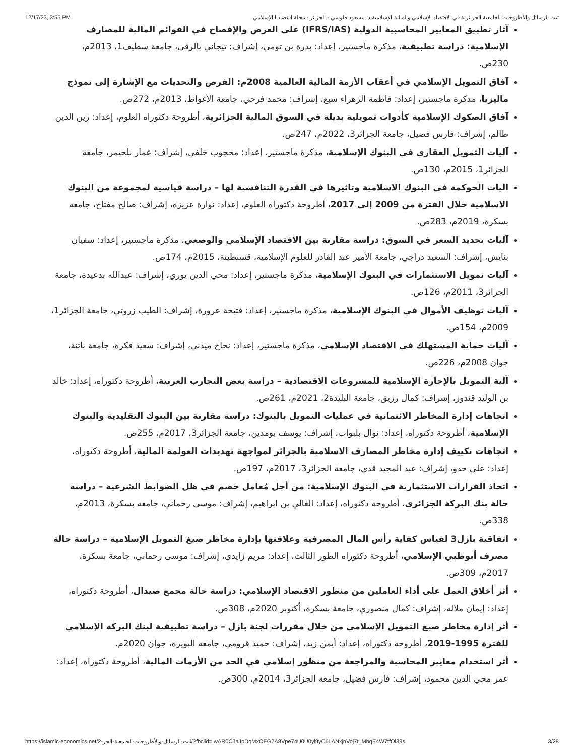12/17/23, 3:55 PM ثبت الرسائل والأطروحات الجامعية الجزائرية في الاقتصاد الإسلامي والمالية الإسلامية.د. مسعود فلوسي - الجزائر - مجلة اقتصادنا الإسلامي
آثار تطبيق المعايير المحاسبية الدولية (IFRS/IAS) على العرض والإفصاح في القوائم المالية للمصارف الإسلامية: دراسة تطبيقية، مذكرة ماجستير، إعداد: بدرة بن تومي، إشراف: تيجاني بالرقي، جامعة سطيف1، 2013م، 230ص.
آفاق التمويل الإسلامي في أعقاب الأزمة المالية العالمية 2008م: الفرص والتحديات مع الإشارة إلى نموذج ماليزيا، مذكرة ماجستير، إعداد: فاطمة الزهراء سبع، إشراف: محمد فرحي، جامعة الأغواط، 2013م، 272ص.
آفاق الصكوك الإسلامية كأدوات تمويلية بديلة في السوق المالية الجزائرية، أطروحة دكتوراه العلوم، إعداد: زين الدين طالم، إشراف: فارس فضيل، جامعة الجزائر3، 2022م، 247ص.
آليات التمويل العقاري في البنوك الإسلامية، مذكرة ماجستير، إعداد: محجوب خلفي، إشراف: عمار بلحيمر، جامعة الجزائر1، 2015م، 130ص.
اليات الحوكمة في البنوك الاسلامية وتاثيرها في القدرة التنافسية لها – دراسة قياسية لمجموعة من البنوك الاسلامية خلال الفترة من 2009 إلى 2017، أطروحة دكتوراه العلوم، إعداد: نوارة عزيزة، إشراف: صالح مفتاح، جامعة بسكرة، 2019م، 283ص.
آليات تحديد السعر في السوق: دراسة مقارنة بين الاقتصاد الإسلامي والوضعي، مذكرة ماجستير، إعداد: سفيان بنايش، إشراف: السعيد دراجي، جامعة الأمير عبد القادر للعلوم الإسلامية، قسنطينة، 2015م، 174ص.
آليات تمويل الاستثمارات في البنوك الإسلامية، مذكرة ماجستير، إعداد: محي الدين يوري، إشراف: عبدالله بدعيدة، جامعة الجزائر3، 2011م، 126ص.
آليات توظيف الأموال في البنوك الإسلامية، مذكرة ماجستير، إعداد: فتيحة عرورة، إشراف: الطيب زروتي، جامعة الجزائر1، 2009م، 154ص.
آليات حماية المستهلك في الاقتصاد الإسلامي، مذكرة ماجستير، إعداد: نجاح ميدني، إشراف: سعيد فكرة، جامعة باتنة، جوان 2008م، 226ص.
آلية التمويل بالإجارة الإسلامية للمشروعات الاقتصادية – دراسة بعض التجارب العربية، أطروحة دكتوراه، إعداد: خالد بن الوليد قندوز، إشراف: كمال رزيق، جامعة البليدة2، 2021م، 261ص.
اتجاهات إدارة المخاطر الائتمانية في عمليات التمويل بالبنوك: دراسة مقارنة بين البنوك التقليدية والبنوك الإسلامية، أطروحة دكتوراه، إعداد: نوال بلبواب، إشراف: يوسف بومدين، جامعة الجزائر3، 2017م، 255ص.
اتجاهات تكييف إدارة مخاطر المصارف الاسلامية بالجزائر لمواجهة تهديدات العولمة المالية، أطروحة دكتوراه، إعداد: علي حدو، إشراف: عبد المجيد قدي، جامعة الجزائر3، 2017م، 197ص.
اتخاذ القرارات الاستثمارية في البنوك الإسلامية: من أجل مُعامل خصم في ظل الضوابط الشرعية – دراسة حالة بنك البركة الجزائري، أطروحة دكتوراه، إعداد: الغالي بن ابراهيم، إشراف: موسى رحماني، جامعة بسكرة، 2013م، 338ص.
اتفاقية بازل3 لقياس كفاية رأس المال المصرفية وعلاقتها بإدارة مخاطر صيغ التمويل الإسلامية – دراسة حالة مصرف أبوظبي الإسلامي، أطروحة دكتوراه الطور الثالث، إعداد: مريم زايدي، إشراف: موسى رحماني، جامعة بسكرة، 2017م، 309ص.
أثر أخلاق العمل على أداء العاملين من منظور الاقتصاد الإسلامي: دراسة حالة مجمع صيدال، أطروحة دكتوراه، إعداد: إيمان ملالة، إشراف: كمال منصوري، جامعة بسكرة، أكتوبر 2020م، 308ص.
أثر إدارة مخاطر صيغ التمويل الإسلامي من خلال مقررات لجنة بازل – دراسة تطبيقية لبنك البركة الإسلامي للفترة 1995-2019، أطروحة دكتوراه، إعداد: أيمن زيد، إشراف: حميد قرومي، جامعة البويرة، جوان 2020م.
أثر استخدام معايير المحاسبة والمراجعة من منظور إسلامي في الحد من الأزمات المالية، أطروحة دكتوراه، إعداد: عمر محي الدين محمود، إشراف: فارس فضيل، جامعة الجزائر3، 2014م، 300ص.
https://islamic-economics.net/ثبت-الرسائل-والأطروحات-الجامعية-الجز-2/?fbclid=IwAR0C3aJpDqMxOEG7A8Vpe74U0U0yl9yC6LANxjnVoj7t_MbqE4W7tfOl39s 3/28